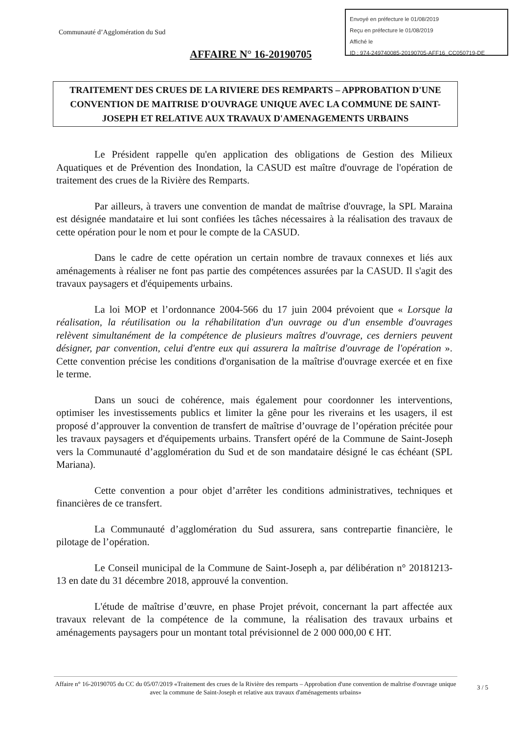Envoyé en préfecture le 01/08/2019
Reçu en préfecture le 01/08/2019
Affiché le
ID : 974-249740085-20190705-AFF16_CC050719-DE
Communauté d’Agglomération du Sud
AFFAIRE N° 16-20190705
TRAITEMENT DES CRUES DE LA RIVIERE DES REMPARTS – APPROBATION D'UNE CONVENTION DE MAITRISE D'OUVRAGE UNIQUE AVEC LA COMMUNE DE SAINT-JOSEPH ET RELATIVE AUX TRAVAUX D'AMENAGEMENTS URBAINS
Le Président rappelle qu'en application des obligations de Gestion des Milieux Aquatiques et de Prévention des Inondation, la CASUD est maître d'ouvrage de l'opération de traitement des crues de la Rivière des Remparts.
Par ailleurs, à travers une convention de mandat de maîtrise d'ouvrage, la SPL Maraina est désignée mandataire et lui sont confiées les tâches nécessaires à la réalisation des travaux de cette opération pour le nom et pour le compte de la CASUD.
Dans le cadre de cette opération un certain nombre de travaux connexes et liés aux aménagements à réaliser ne font pas partie des compétences assurées par la CASUD. Il s'agit des travaux paysagers et d'équipements urbains.
La loi MOP et l’ordonnance 2004-566 du 17 juin 2004 prévoient que « Lorsque la réalisation, la réutilisation ou la réhabilitation d'un ouvrage ou d'un ensemble d'ouvrages relèvent simultanément de la compétence de plusieurs maîtres d'ouvrage, ces derniers peuvent désigner, par convention, celui d'entre eux qui assurera la maîtrise d'ouvrage de l'opération ». Cette convention précise les conditions d'organisation de la maîtrise d'ouvrage exercée et en fixe le terme.
Dans un souci de cohérence, mais également pour coordonner les interventions, optimiser les investissements publics et limiter la gêne pour les riverains et les usagers, il est proposé d’approuver la convention de transfert de maîtrise d’ouvrage de l’opération précitée pour les travaux paysagers et d'équipements urbains. Transfert opéré de la Commune de Saint-Joseph vers la Communauté d’agglomération du Sud et de son mandataire désigné le cas échéant (SPL Mariana).
Cette convention a pour objet d’arrêter les conditions administratives, techniques et financières de ce transfert.
La Communauté d’agglomération du Sud assurera, sans contrepartie financière, le pilotage de l’opération.
Le Conseil municipal de la Commune de Saint-Joseph a, par délibération n° 20181213-13 en date du 31 décembre 2018, approuvé la convention.
L'étude de maîtrise d’œuvre, en phase Projet prévoit, concernant la part affectée aux travaux relevant de la compétence de la commune, la réalisation des travaux urbains et aménagements paysagers pour un montant total prévisionnel de 2 000 000,00 € HT.
Affaire n° 16-20190705 du CC du 05/07/2019 «Traitement des crues de la Rivière des remparts – Approbation d'une convention de maîtrise d'ouvrage unique avec la commune de Saint-Joseph et relative aux travaux d'aménagements urbains»
3 / 5